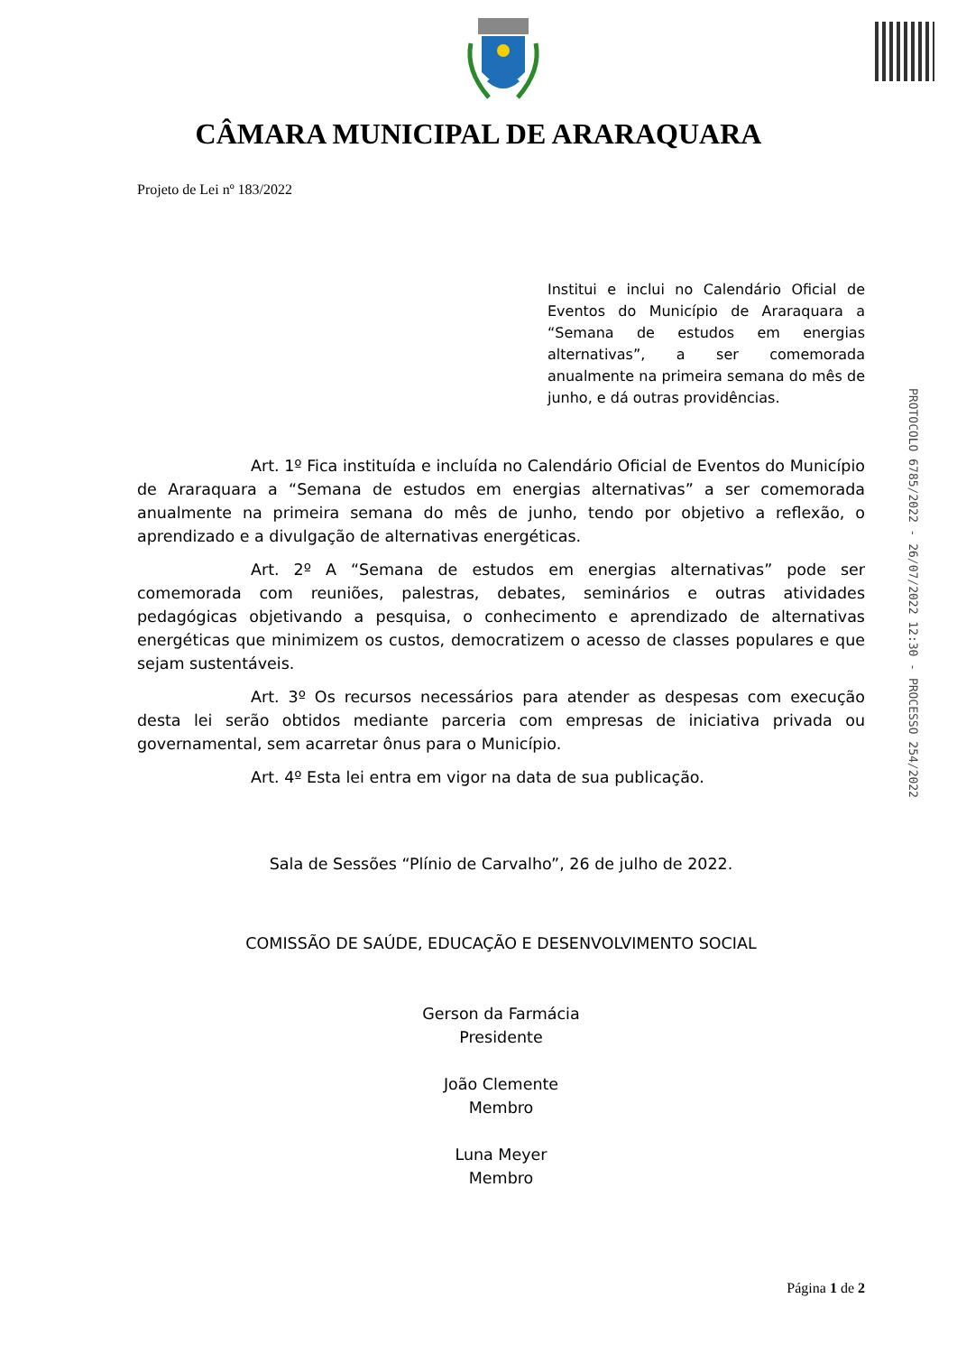CÂMARA MUNICIPAL DE ARARAQUARA
Projeto de Lei nº 183/2022
Institui e inclui no Calendário Oficial de Eventos do Município de Araraquara a “Semana de estudos em energias alternativas”, a ser comemorada anualmente na primeira semana do mês de junho, e dá outras providências.
Art. 1º Fica instituída e incluída no Calendário Oficial de Eventos do Município de Araraquara a “Semana de estudos em energias alternativas” a ser comemorada anualmente na primeira semana do mês de junho, tendo por objetivo a reflexão, o aprendizado e a divulgação de alternativas energéticas.
Art. 2º A “Semana de estudos em energias alternativas” pode ser comemorada com reuniões, palestras, debates, seminários e outras atividades pedagógicas objetivando a pesquisa, o conhecimento e aprendizado de alternativas energéticas que minimizem os custos, democratizem o acesso de classes populares e que sejam sustentáveis.
Art. 3º Os recursos necessários para atender as despesas com execução desta lei serão obtidos mediante parceria com empresas de iniciativa privada ou governamental, sem acarretar ônus para o Município.
Art. 4º Esta lei entra em vigor na data de sua publicação.
Sala de Sessões “Plínio de Carvalho”, 26 de julho de 2022.
COMISSÃO DE SAÚDE, EDUCAÇÃO E DESENVOLVIMENTO SOCIAL
Gerson da Farmácia
Presidente
João Clemente
Membro
Luna Meyer
Membro
PROTOCOLO 6785/2022 - 26/07/2022 12:30 - PROCESSO 254/2022
Página 1 de 2